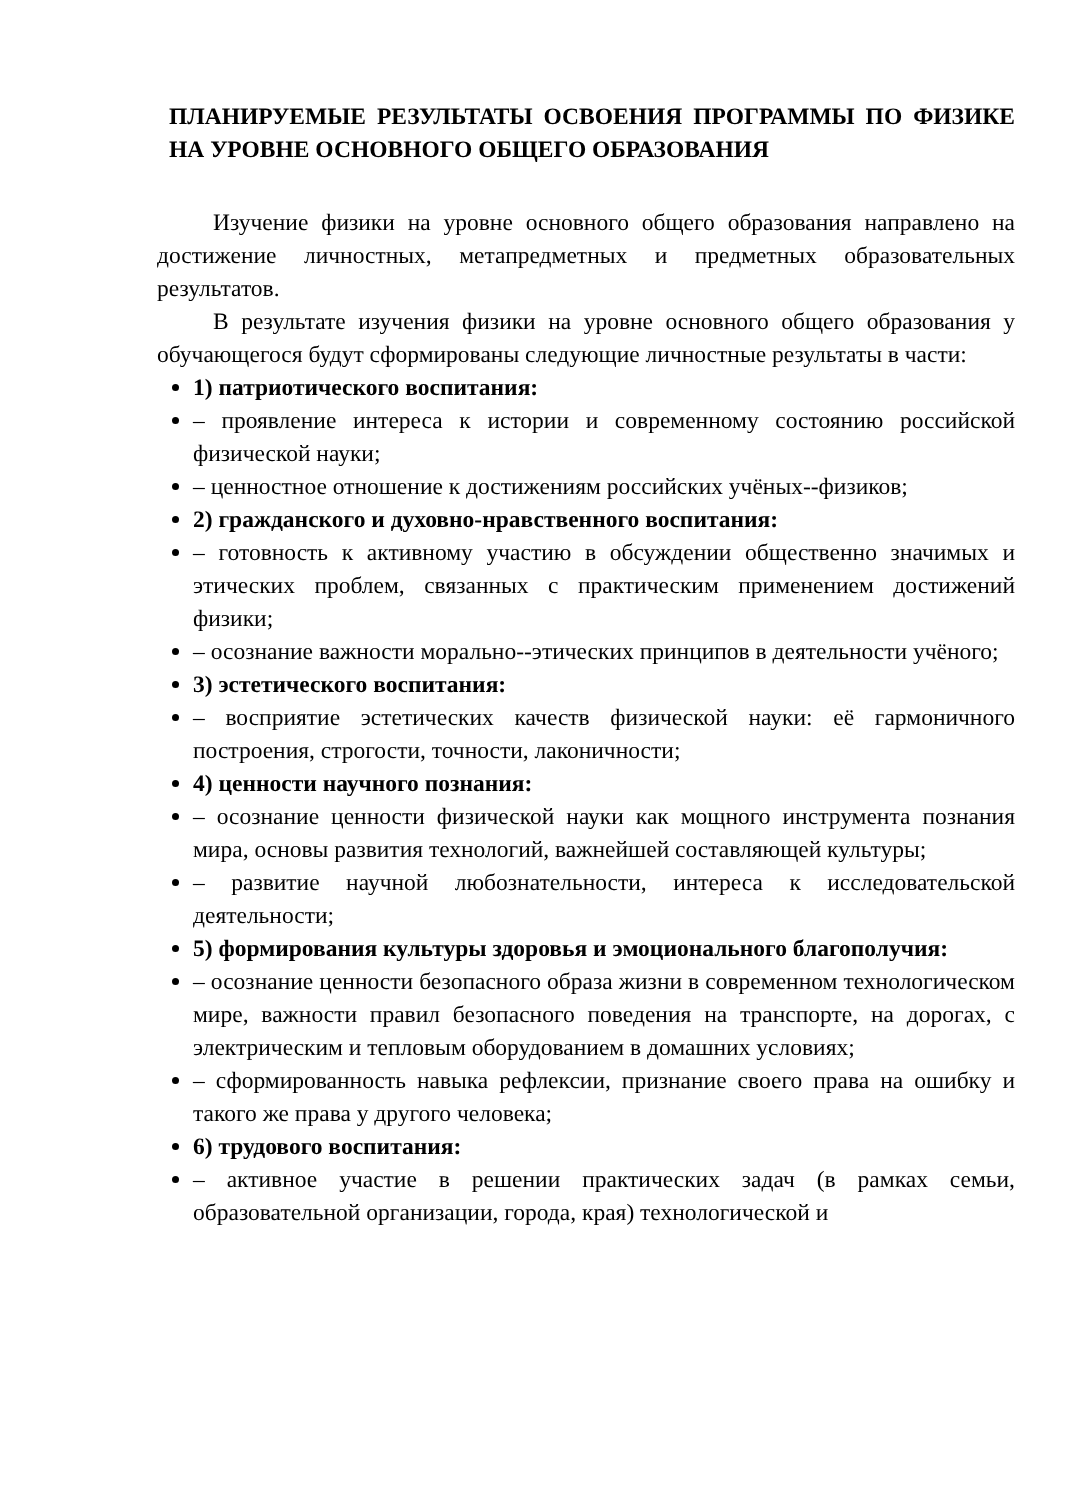ПЛАНИРУЕМЫЕ РЕЗУЛЬТАТЫ ОСВОЕНИЯ ПРОГРАММЫ ПО ФИЗИКЕ НА УРОВНЕ ОСНОВНОГО ОБЩЕГО ОБРАЗОВАНИЯ
Изучение физики на уровне основного общего образования направлено на достижение личностных, метапредметных и предметных образовательных результатов.
В результате изучения физики на уровне основного общего образования у обучающегося будут сформированы следующие личностные результаты в части:
1) патриотического воспитания:
– проявление интереса к истории и современному состоянию российской физической науки;
– ценностное отношение к достижениям российских учёных--физиков;
2) гражданского и духовно-нравственного воспитания:
– готовность к активному участию в обсуждении общественно значимых и этических проблем, связанных с практическим применением достижений физики;
– осознание важности морально--этических принципов в деятельности учёного;
3) эстетического воспитания:
– восприятие эстетических качеств физической науки: её гармоничного построения, строгости, точности, лаконичности;
4) ценности научного познания:
– осознание ценности физической науки как мощного инструмента познания мира, основы развития технологий, важнейшей составляющей культуры;
– развитие научной любознательности, интереса к исследовательской деятельности;
5) формирования культуры здоровья и эмоционального благополучия:
– осознание ценности безопасного образа жизни в современном технологическом мире, важности правил безопасного поведения на транспорте, на дорогах, с электрическим и тепловым оборудованием в домашних условиях;
– сформированность навыка рефлексии, признание своего права на ошибку и такого же права у другого человека;
6) трудового воспитания:
– активное участие в решении практических задач (в рамках семьи, образовательной организации, города, края) технологической и